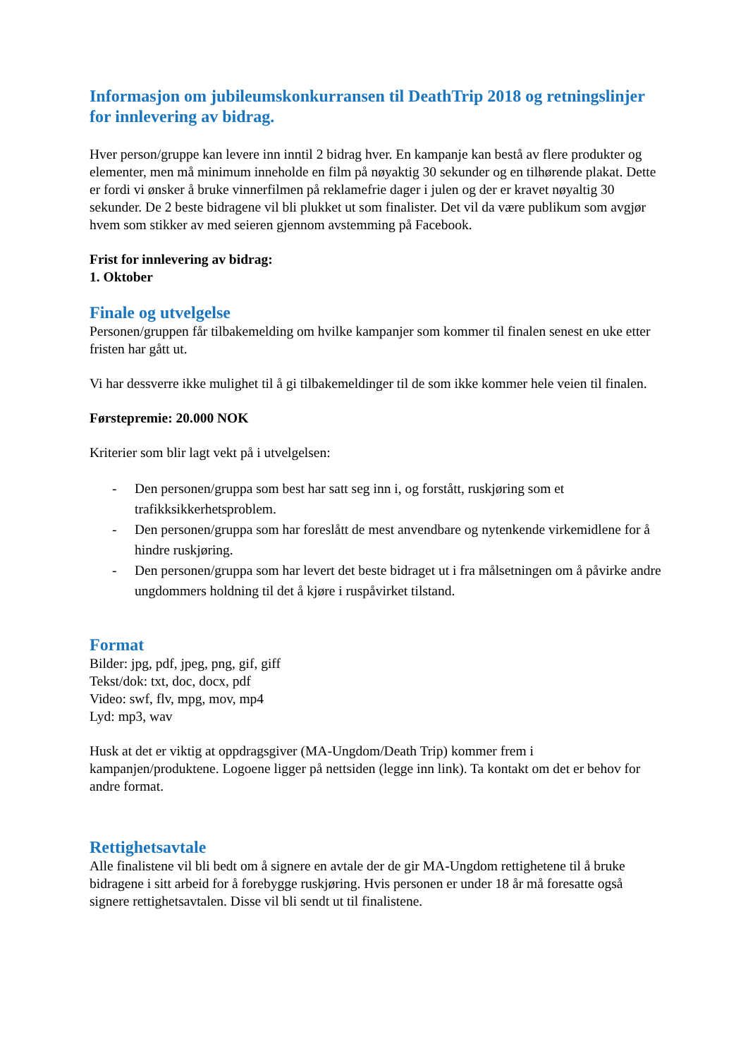Informasjon om jubileumskonkurransen til DeathTrip 2018 og retningslinjer for innlevering av bidrag.
Hver person/gruppe kan levere inn inntil 2 bidrag hver. En kampanje kan bestå av flere produkter og elementer, men må minimum inneholde en film på nøyaktig 30 sekunder og en tilhørende plakat. Dette er fordi vi ønsker å bruke vinnerfilmen på reklamefrie dager i julen og der er kravet nøyaltig 30 sekunder. De 2 beste bidragene vil bli plukket ut som finalister. Det vil da være publikum som avgjør hvem som stikker av med seieren gjennom avstemming på Facebook.
Frist for innlevering av bidrag:
1. Oktober
Finale og utvelgelse
Personen/gruppen får tilbakemelding om hvilke kampanjer som kommer til finalen senest en uke etter fristen har gått ut.
Vi har dessverre ikke mulighet til å gi tilbakemeldinger til de som ikke kommer hele veien til finalen.
Førstepremie: 20.000 NOK
Kriterier som blir lagt vekt på i utvelgelsen:
- Den personen/gruppa som best har satt seg inn i, og forstått, ruskjøring som et trafikksikkerhetsproblem.
- Den personen/gruppa som har foreslått de mest anvendbare og nytenkende virkemidlene for å hindre ruskjøring.
- Den personen/gruppa som har levert det beste bidraget ut i fra målsetningen om å påvirke andre ungdommers holdning til det å kjøre i ruspåvirket tilstand.
Format
Bilder: jpg, pdf, jpeg, png, gif, giff
Tekst/dok: txt, doc, docx, pdf
Video: swf, flv, mpg, mov, mp4
Lyd: mp3, wav
Husk at det er viktig at oppdragsgiver (MA-Ungdom/Death Trip) kommer frem i kampanjen/produktene. Logoene ligger på nettsiden (legge inn link). Ta kontakt om det er behov for andre format.
Rettighetsavtale
Alle finalistene vil bli bedt om å signere en avtale der de gir MA-Ungdom rettighetene til å bruke bidragene i sitt arbeid for å forebygge ruskjøring. Hvis personen er under 18 år må foresatte også signere rettighetsavtalen. Disse vil bli sendt ut til finalistene.